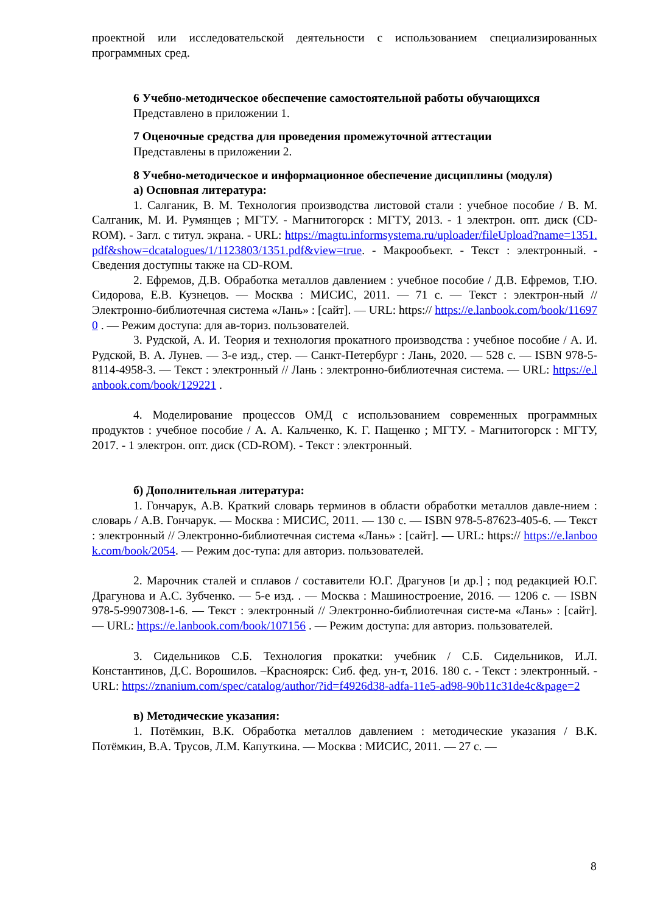проектной или исследовательской деятельности с использованием специализированных программных сред.
6 Учебно-методическое обеспечение самостоятельной работы обучающихся
Представлено в приложении 1.
7 Оценочные средства для проведения промежуточной аттестации
Представлены в приложении 2.
8 Учебно-методическое и информационное обеспечение дисциплины (модуля)
а) Основная литература:
1. Салганик, В. М. Технология производства листовой стали : учебное пособие / В. М. Салганик, М. И. Румянцев ; МГТУ. - Магнитогорск : МГТУ, 2013. - 1 электрон. опт. диск (CD-ROM). - Загл. с титул. экрана. - URL: https://magtu.informsystema.ru/uploader/fileUpload?name=1351.pdf&show=dcatalogues/1/1123803/1351.pdf&view=true. - Макрообъект. - Текст : электронный. - Сведения доступны также на CD-ROM.
2. Ефремов, Д.В. Обработка металлов давлением : учебное пособие / Д.В. Ефремов, Т.Ю. Сидорова, Е.В. Кузнецов. — Москва : МИСИС, 2011. — 71 с. — Текст : электрон-ный // Электронно-библиотечная система «Лань» : [сайт]. — URL: https:// https://e.lanbook.com/book/116970 . — Режим доступа: для ав-ториз. пользователей.
3. Рудской, А. И. Теория и технология прокатного производства : учебное пособие / А. И. Рудской, В. А. Лунев. — 3-е изд., стер. — Санкт-Петербург : Лань, 2020. — 528 с. — ISBN 978-5-8114-4958-3. — Текст : электронный // Лань : электронно-библиотечная система. — URL: https://e.lanbook.com/book/129221 .
4. Моделирование процессов ОМД с использованием современных программных продуктов : учебное пособие / А. А. Кальченко, К. Г. Пащенко ; МГТУ. - Магнитогорск : МГТУ, 2017. - 1 электрон. опт. диск (CD-ROM). - Текст : электронный.
б) Дополнительная литература:
1. Гончарук, А.В. Краткий словарь терминов в области обработки металлов давле-нием : словарь / А.В. Гончарук. — Москва : МИСИС, 2011. — 130 с. — ISBN 978-5-87623-405-6. — Текст : электронный // Электронно-библиотечная система «Лань» : [сайт]. — URL: https:// https://e.lanbook.com/book/2054. — Режим дос-тупа: для авториз. пользователей.
2. Марочник сталей и сплавов / составители Ю.Г. Драгунов [и др.] ; под редакцией Ю.Г. Драгунова и А.С. Зубченко. — 5-е изд. . — Москва : Машиностроение, 2016. — 1206 с. — ISBN 978-5-9907308-1-6. — Текст : электронный // Электронно-библиотечная систе-ма «Лань» : [сайт]. — URL: https://e.lanbook.com/book/107156 . — Режим доступа: для авториз. пользователей.
3. Сидельников С.Б. Технология прокатки: учебник / С.Б. Сидельников, И.Л. Константинов, Д.С. Ворошилов. –Красноярск: Сиб. фед. ун-т, 2016. 180 с. - Текст : электронный. - URL: https://znanium.com/spec/catalog/author/?id=f4926d38-adfa-11e5-ad98-90b11c31de4c&page=2
в) Методические указания:
1. Потёмкин, В.К. Обработка металлов давлением : методические указания / В.К. Потёмкин, В.А. Трусов, Л.М. Капуткина. — Москва : МИСИС, 2011. — 27 с. —
8